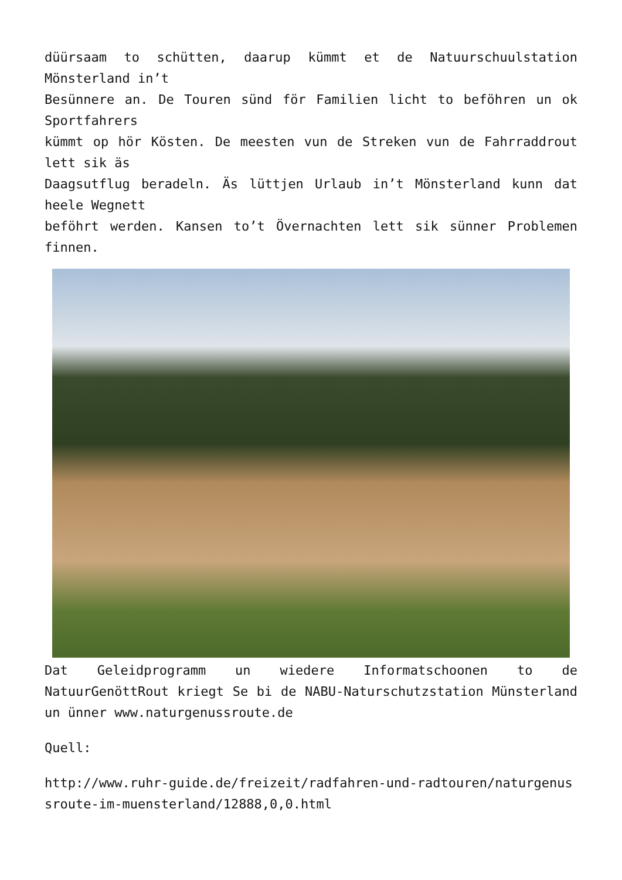düürsaam to schütten, daarup kümmt et de Natuurschuulstation Mönsterland in’t
Besünnere an. De Touren sünd för Familien licht to beföhren un ok Sportfahrers
kümmt op hör Kösten. De meesten vun de Streken vun de Fahrraddrout lett sik äs
Daagsutflug beradeln. Äs lüttjen Urlaub in’t Mönsterland kunn dat heele Wegnett
beföhrt werden. Kansen to’t Övernachten lett sik sünner Problemen finnen.
Dat Geleidprogramm un wiedere Informatschoonen to de NatuurGenöttRout kriegt Se bi de NABU-Naturschutzstation Münsterland un ünner www.naturgenussroute.de
Quell:
http://www.ruhr-guide.de/freizeit/radfahren-und-radtouren/naturgenussroute-im-muensterland/12888,0,0.html